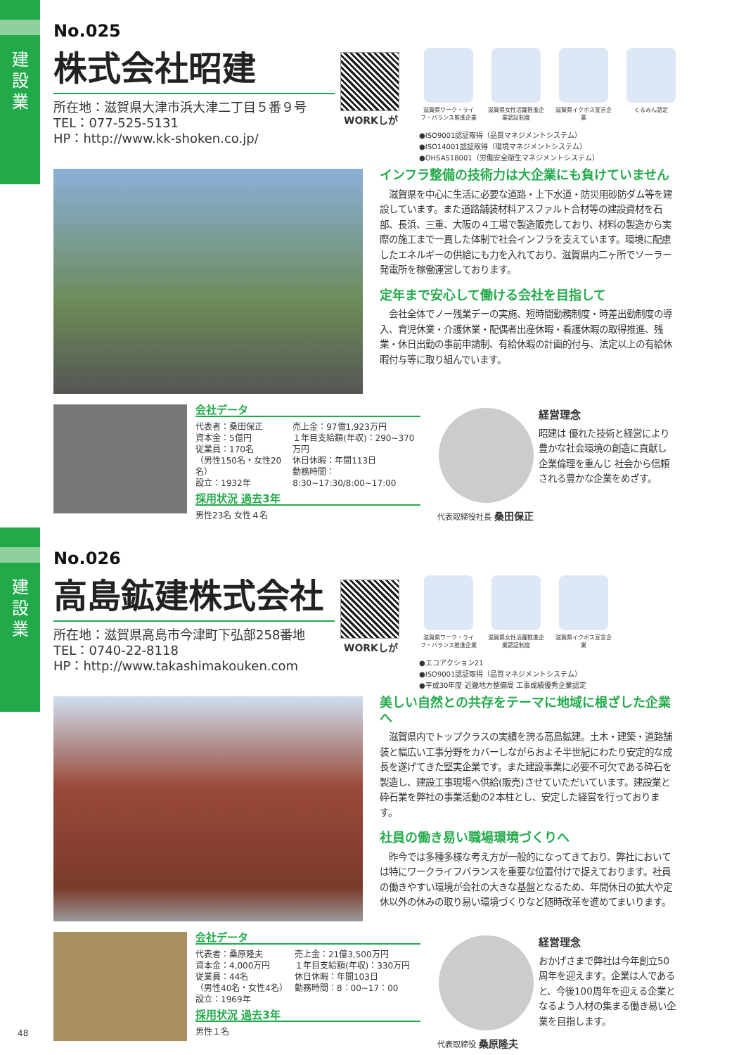建
設
業
建
設
業
No.025
株式会社昭建
所在地：滋賀県大津市浜大津二丁目５番９号
TEL：077-525-5131
HP：http://www.kk-shoken.co.jp/
WORKしが
滋賀県ワーク・ライフ・バランス推進企業
滋賀県女性活躍推進企業認証制度
滋賀県イクボス宣言企業
くるみん認定
●ISO9001認証取得（品質マネジメントシステム）
●ISO14001認証取得（環境マネジメントシステム）
●OHSAS18001（労働安全衛生マネジメントシステム）
インフラ整備の技術力は大企業にも負けていません
　滋賀県を中心に生活に必要な道路・上下水道・防災用砂防ダム等を建設しています。また道路舗装材料アスファルト合材等の建設資材を石部、長浜、三重、大阪の４工場で製造販売しており、材料の製造から実際の施工まで一貫した体制で社会インフラを支えています。環境に配慮したエネルギーの供給にも力を入れており、滋賀県内二ヶ所でソーラー発電所を稼働運営しております。
定年まで安心して働ける会社を目指して
　会社全体でノー残業デーの実施、短時間勤務制度・時差出勤制度の導入、育児休業・介護休業・配偶者出産休暇・看護休暇の取得推進、残業・休日出勤の事前申請制、有給休暇の計画的付与、法定以上の有給休暇付与等に取り組んでいます。
会社データ
代表者：桑田保正
資本金：5億円
従業員：170名
（男性150名・女性20名）
設立：1932年
売上金：97億1,923万円
１年目支給額(年収)：290~370万円
休日休暇：年間113日
勤務時間：8:30~17:30/8:00~17:00
採用状況 過去3年
男性23名 女性４名
代表取締役社長 桑田保正
経営理念
昭建は 優れた技術と経営により 豊かな社会環境の創造に貢献し 企業倫理を重んじ 社会から信頼される豊かな企業をめざす。
No.026
高島鉱建株式会社
所在地：滋賀県高島市今津町下弘部258番地
TEL：0740-22-8118
HP：http://www.takashimakouken.com
WORKしが
滋賀県ワーク・ライフ・バランス推進企業
滋賀県女性活躍推進企業認証制度
滋賀県イクボス宣言企業
●エコアクション21
●ISO9001認証取得（品質マネジメントシステム）
●平成30年度 近畿地方整備局 工事成績優秀企業認定
美しい自然との共存をテーマに地域に根ざした企業へ
　滋賀県内でトップクラスの実績を誇る高島鉱建。土木・建築・道路舗装と幅広い工事分野をカバーしながらおよそ半世紀にわたり安定的な成長を遂げてきた堅実企業です。また建設事業に必要不可欠である砕石を製造し、建設工事現場へ供給(販売)させていただいています。建設業と砕石業を弊社の事業活動の2本柱とし、安定した経営を行っております。
社員の働き易い職場環境づくりへ
　昨今では多種多様な考え方が一般的になってきており、弊社においては特にワークライフバランスを重要な位置付けで捉えております。社員の働きやすい環境が会社の大きな基盤となるため、年間休日の拡大や定休以外の休みの取り易い環境づくりなど随時改革を進めてまいります。
会社データ
代表者：桑原隆夫
資本金：4,000万円
従業員：44名
（男性40名・女性4名）
設立：1969年
売上金：21億3,500万円
１年目支給額(年収)：330万円
休日休暇：年間103日
勤務時間：8：00~17：00
採用状況 過去3年
男性１名
代表取締役 桑原隆夫
経営理念
おかげさまで弊社は今年創立50周年を迎えます。企業は人であると、今後100周年を迎える企業となるよう人材の集まる働き易い企業を目指します。
48